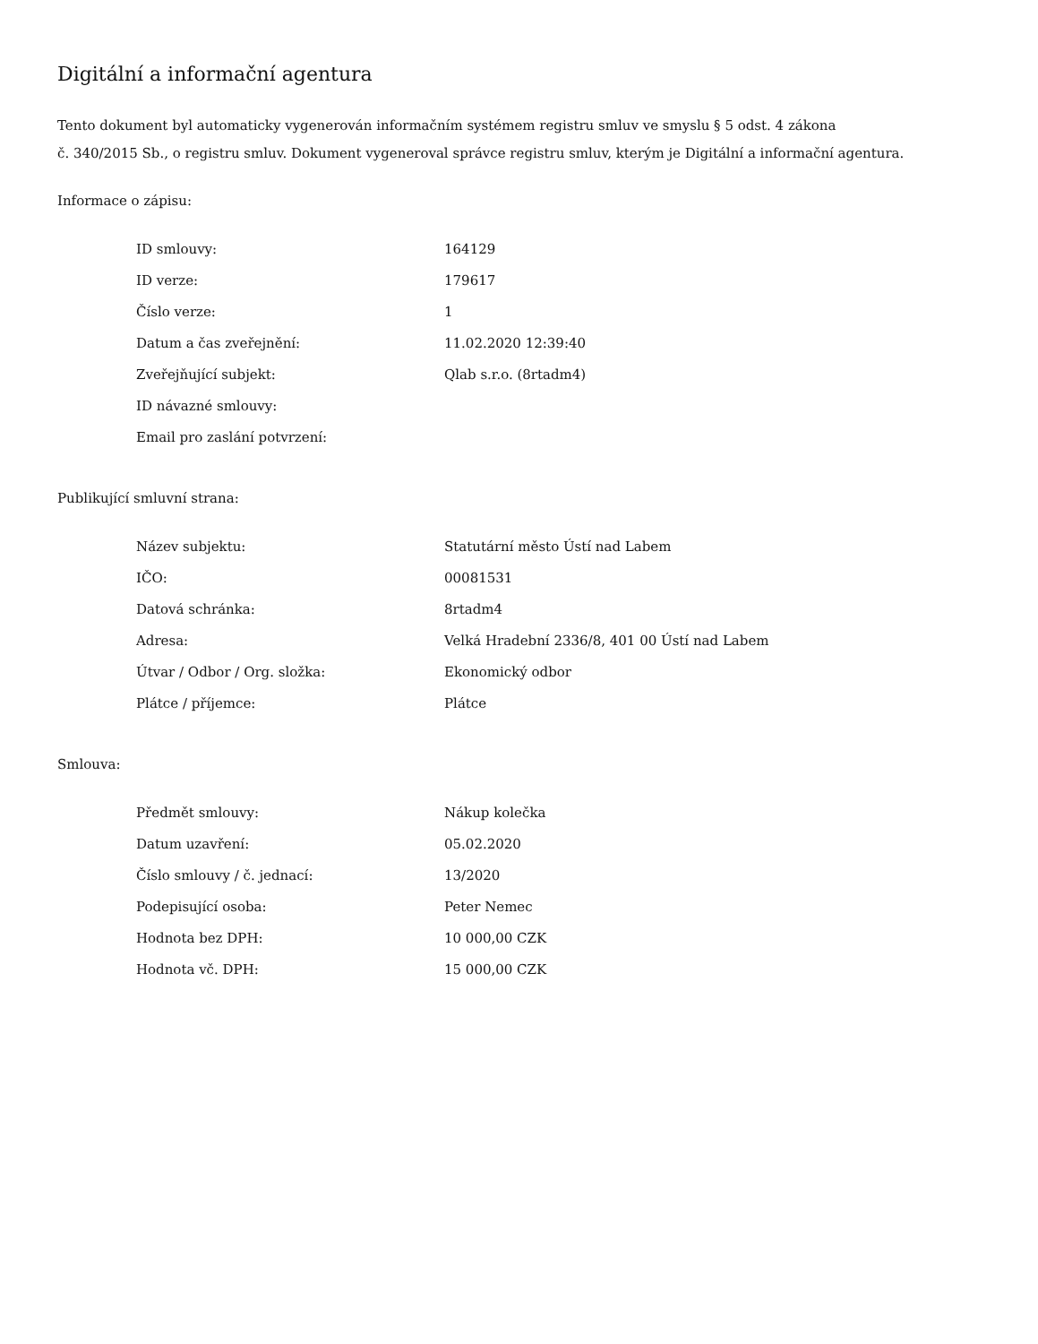Digitální a informační agentura
Tento dokument byl automaticky vygenerován informačním systémem registru smluv ve smyslu § 5 odst. 4 zákona
č. 340/2015 Sb., o registru smluv. Dokument vygeneroval správce registru smluv, kterým je Digitální a informační agentura.
Informace o zápisu:
| ID smlouvy: | 164129 |
| ID verze: | 179617 |
| Číslo verze: | 1 |
| Datum a čas zveřejnění: | 11.02.2020 12:39:40 |
| Zveřejňující subjekt: | Qlab s.r.o. (8rtadm4) |
| ID návazné smlouvy: | |
| Email pro zaslání potvrzení: | |
Publikující smluvní strana:
| Název subjektu: | Statutární město Ústí nad Labem |
| IČO: | 00081531 |
| Datová schránka: | 8rtadm4 |
| Adresa: | Velká Hradební 2336/8, 401 00 Ústí nad Labem |
| Útvar / Odbor / Org. složka: | Ekonomický odbor |
| Plátce / příjemce: | Plátce |
Smlouva:
| Předmět smlouvy: | Nákup kolečka |
| Datum uzavření: | 05.02.2020 |
| Číslo smlouvy / č. jednací: | 13/2020 |
| Podepisující osoba: | Peter Nemec |
| Hodnota bez DPH: | 10 000,00 CZK |
| Hodnota vč. DPH: | 15 000,00 CZK |